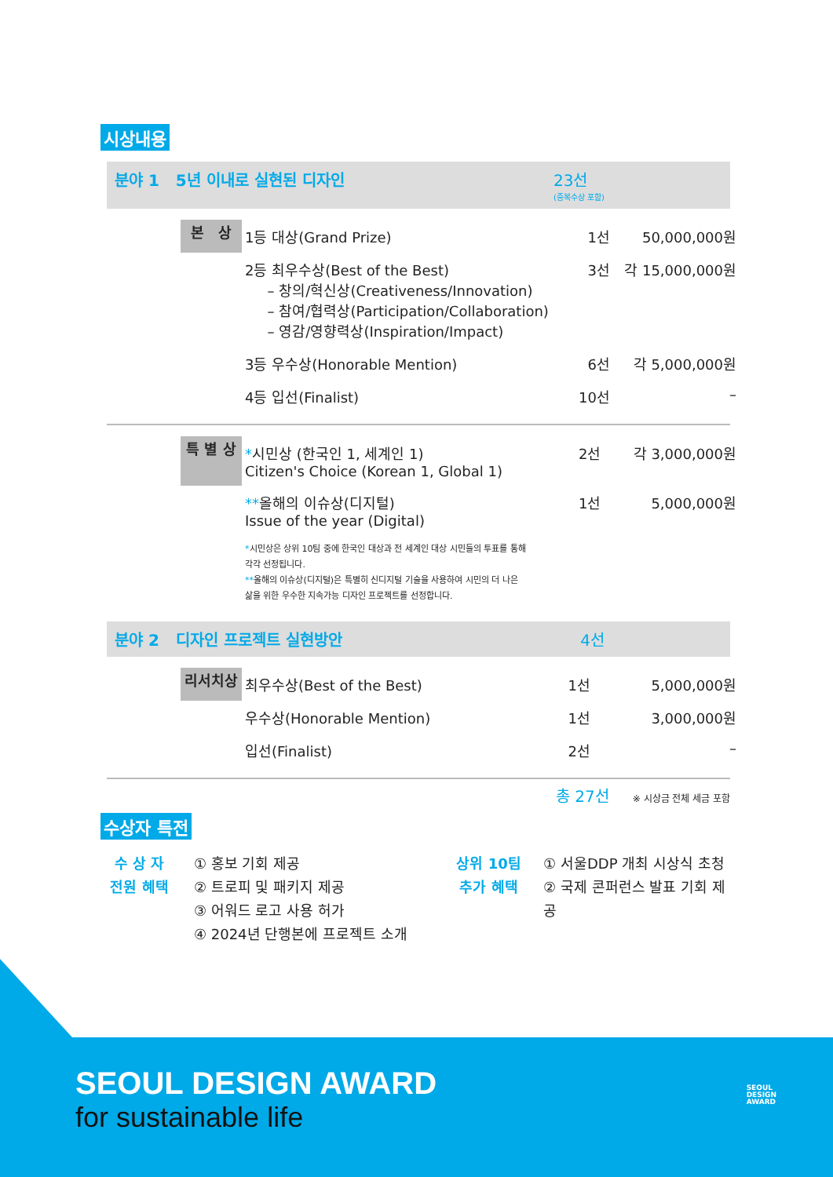시상내용
분야 1 5년 이내로 실현된 디자인 23선
(중복수상 포함)
| 본 상 | 1등 대상(Grand Prize) | 1선 | 50,000,000원 |
| | 2등 최우수상(Best of the Best) – 창의/혁신상(Creativeness/Innovation) – 참여/협력상(Participation/Collaboration) – 영감/영향력상(Inspiration/Impact) | 3선 | 각 15,000,000원 |
| | 3등 우수상(Honorable Mention) | 6선 | 각 5,000,000원 |
| | 4등 입선(Finalist) | 10선 | – |
| 특 별 상 | * 시민상 (한국인 1, 세계인 1) Citizen's Choice (Korean 1, Global 1) | 2선 | 각 3,000,000원 |
| | ** 올해의 이슈상(디지털) Issue of the year (Digital) | 1선 | 5,000,000원 |
| | * 시민상은 상위 10팀 중에 한국인 대상과 전 세계인 대상 시민들의 투표를 통해 각각 선정됩니다. ** 올해의 이슈상(디지털)은 특별히 신디지털 기술을 사용하여 시민의 더 나은 삶을 위한 우수한 지속가능 디자인 프로젝트를 선정합니다. | | |
분야 2 디자인 프로젝트 실현방안 4선
| 리서치상 | 최우수상(Best of the Best) | 1선 | 5,000,000원 |
| | 우수상(Honorable Mention) | 1선 | 3,000,000원 |
| | 입선(Finalist) | 2선 | – |
총 27선 ※ 시상금 전체 세금 포함
수상자 특전
수 상 자
전원 혜택
① 홍보 기회 제공
② 트로피 및 패키지 제공
③ 어워드 로고 사용 허가
④ 2024년 단행본에 프로젝트 소개
상위 10팀
추가 혜택
① 서울DDP 개최 시상식 초청
② 국제 콘퍼런스 발표 기회 제공
SEOUL DESIGN AWARD
for sustainable life
SEOUL
DESIGN
AWARD